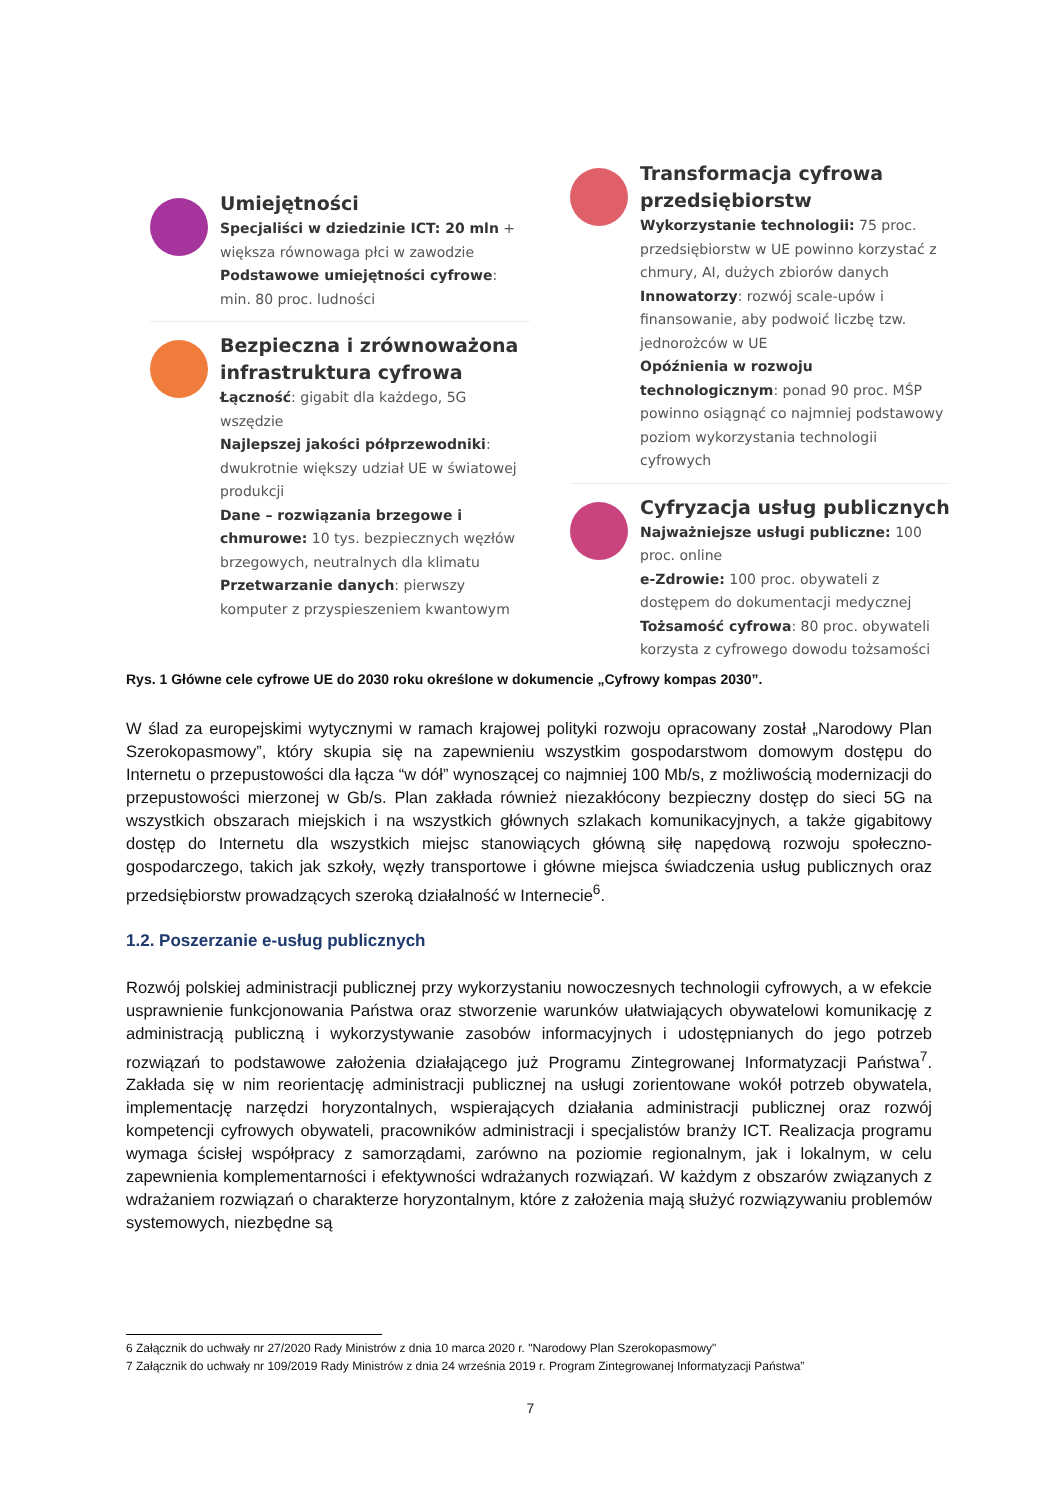Umiejętności
Specjaliści w dziedzinie ICT: 20 mln + większa równowaga płci w zawodzie
Podstawowe umiejętności cyfrowe: min. 80 proc. ludności
Bezpieczna i zrównoważona infrastruktura cyfrowa
Łączność: gigabit dla każdego, 5G wszędzie
Najlepszej jakości półprzewodniki: dwukrotnie większy udział UE w światowej produkcji
Dane – rozwiązania brzegowe i chmurowe: 10 tys. bezpiecznych węzłów brzegowych, neutralnych dla klimatu
Przetwarzanie danych: pierwszy komputer z przyspieszeniem kwantowym
Transformacja cyfrowa przedsiębiorstw
Wykorzystanie technologii: 75 proc. przedsiębiorstw w UE powinno korzystać z chmury, AI, dużych zbiorów danych
Innowatorzy: rozwój scale-upów i finansowanie, aby podwoić liczbę tzw. jednorożców w UE
Opóźnienia w rozwoju technologicznym: ponad 90 proc. MŚP powinno osiągnąć co najmniej podstawowy poziom wykorzystania technologii cyfrowych
Cyfryzacja usług publicznych
Najważniejsze usługi publiczne: 100 proc. online
e-Zdrowie: 100 proc. obywateli z dostępem do dokumentacji medycznej
Tożsamość cyfrowa: 80 proc. obywateli korzysta z cyfrowego dowodu tożsamości
Rys. 1 Główne cele cyfrowe UE do 2030 roku określone w dokumencie „Cyfrowy kompas 2030”.
W ślad za europejskimi wytycznymi w ramach krajowej polityki rozwoju opracowany został „Narodowy Plan Szerokopasmowy”, który skupia się na zapewnieniu wszystkim gospodarstwom domowym dostępu do Internetu o przepustowości dla łącza “w dół” wynoszącej co najmniej 100 Mb/s, z możliwością modernizacji do przepustowości mierzonej w Gb/s. Plan zakłada również niezakłócony bezpieczny dostęp do sieci 5G na wszystkich obszarach miejskich i na wszystkich głównych szlakach komunikacyjnych, a także gigabitowy dostęp do Internetu dla wszystkich miejsc stanowiących główną siłę napędową rozwoju społeczno-gospodarczego, takich jak szkoły, węzły transportowe i główne miejsca świadczenia usług publicznych oraz przedsiębiorstw prowadzących szeroką działalność w Internecie<sup>6</sup>.
1.2. Poszerzanie e-usług publicznych
Rozwój polskiej administracji publicznej przy wykorzystaniu nowoczesnych technologii cyfrowych, a w efekcie usprawnienie funkcjonowania Państwa oraz stworzenie warunków ułatwiających obywatelowi komunikację z administracją publiczną i wykorzystywanie zasobów informacyjnych i udostępnianych do jego potrzeb rozwiązań to podstawowe założenia działającego już Programu Zintegrowanej Informatyzacji Państwa<sup>7</sup>. Zakłada się w nim reorientację administracji publicznej na usługi zorientowane wokół potrzeb obywatela, implementację narzędzi horyzontalnych, wspierających działania administracji publicznej oraz rozwój kompetencji cyfrowych obywateli, pracowników administracji i specjalistów branży ICT. Realizacja programu wymaga ścisłej współpracy z samorządami, zarówno na poziomie regionalnym, jak i lokalnym, w celu zapewnienia komplementarności i efektywności wdrażanych rozwiązań. W każdym z obszarów związanych z wdrażaniem rozwiązań o charakterze horyzontalnym, które z założenia mają służyć rozwiązywaniu problemów systemowych, niezbędne są
6 Załącznik do uchwały nr 27/2020 Rady Ministrów z dnia 10 marca 2020 r. "Narodowy Plan Szerokopasmowy"
7 Załącznik do uchwały nr 109/2019 Rady Ministrów z dnia 24 września 2019 r. Program Zintegrowanej Informatyzacji Państwa”
7